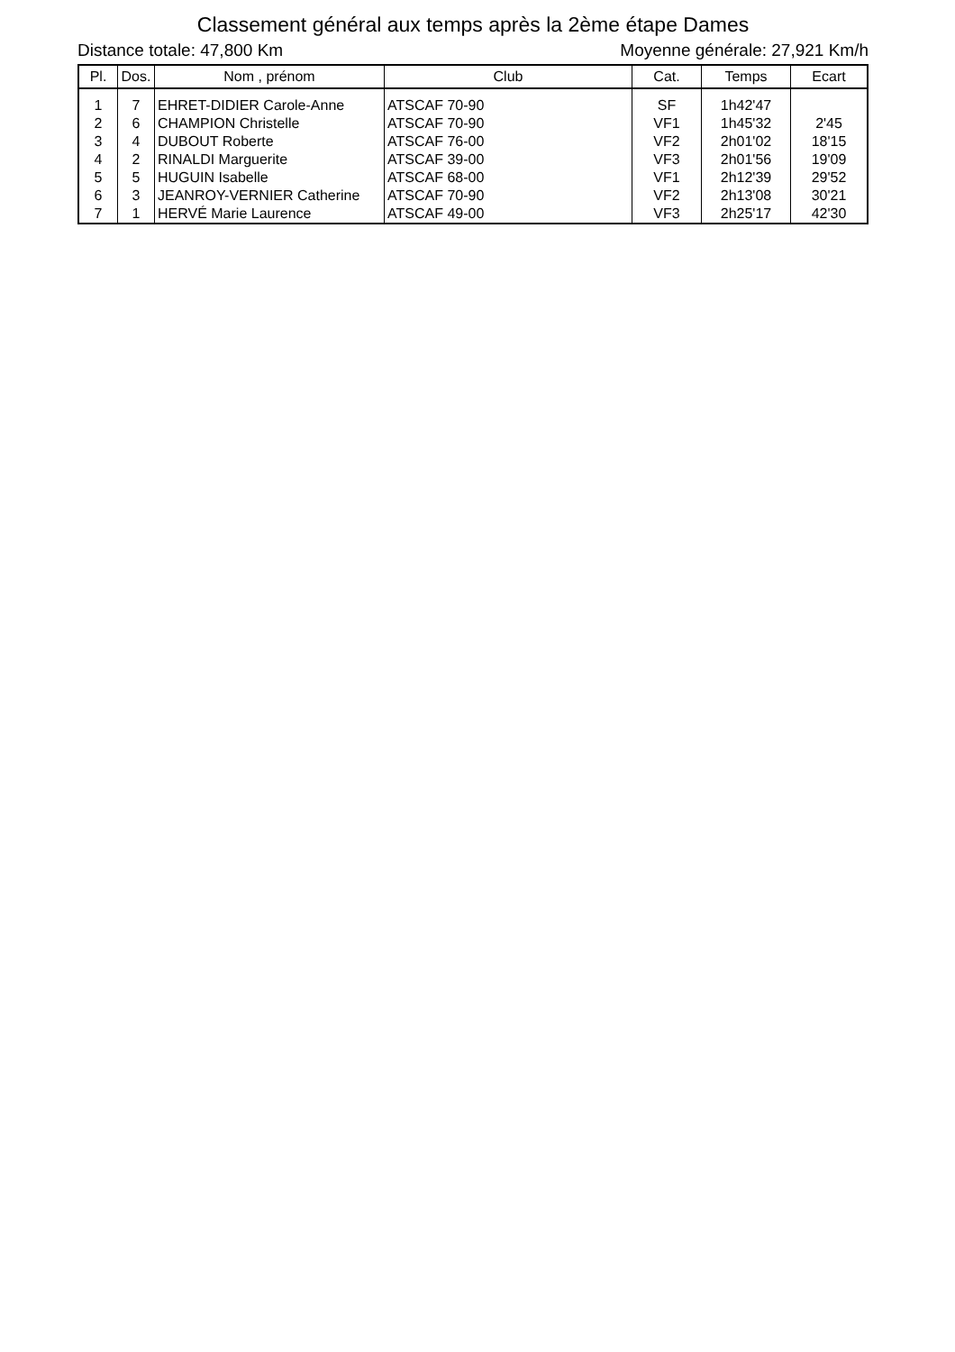Classement général aux temps après la 2ème étape Dames
Distance totale: 47,800 Km Moyenne générale: 27,921 Km/h
| Pl. | Dos. | Nom , prénom | Club | Cat. | Temps | Ecart |
| --- | --- | --- | --- | --- | --- | --- |
| 1 | 7 | EHRET-DIDIER Carole-Anne | ATSCAF 70-90 | SF | 1h42'47 | |
| 2 | 6 | CHAMPION Christelle | ATSCAF 70-90 | VF1 | 1h45'32 | 2'45 |
| 3 | 4 | DUBOUT Roberte | ATSCAF 76-00 | VF2 | 2h01'02 | 18'15 |
| 4 | 2 | RINALDI Marguerite | ATSCAF 39-00 | VF3 | 2h01'56 | 19'09 |
| 5 | 5 | HUGUIN Isabelle | ATSCAF 68-00 | VF1 | 2h12'39 | 29'52 |
| 6 | 3 | JEANROY-VERNIER Catherine | ATSCAF 70-90 | VF2 | 2h13'08 | 30'21 |
| 7 | 1 | HERVÉ Marie Laurence | ATSCAF 49-00 | VF3 | 2h25'17 | 42'30 |